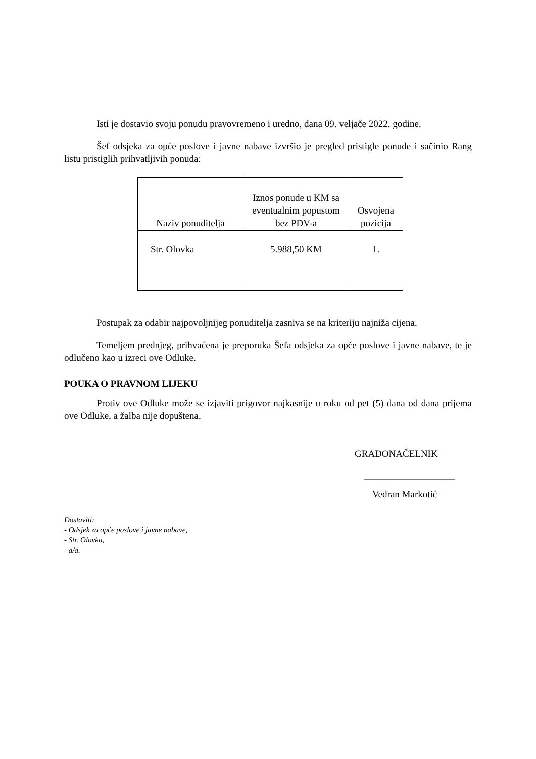Isti je dostavio svoju ponudu pravovremeno i uredno, dana 09. veljače 2022. godine.
Šef odsjeka za opće poslove i javne nabave izvršio je pregled pristigle ponude i sačinio Rang listu pristiglih prihvatljivih ponuda:
| Naziv ponuditelja | Iznos ponude u KM sa eventualnim popustom bez PDV-a | Osvojena pozicija |
| --- | --- | --- |
| Str. Olovka | 5.988,50 KM | 1. |
Postupak za odabir najpovoljnijeg ponuditelja zasniva se na kriteriju najniža cijena.
Temeljem prednjeg, prihvaćena je preporuka Šefa odsjeka za opće poslove i javne nabave, te je odlučeno kao u izreci ove Odluke.
POUKA O PRAVNOM LIJEKU
Protiv ove Odluke može se izjaviti prigovor najkasnije u roku od pet (5) dana od dana prijema ove Odluke, a žalba nije dopuštena.
GRADONAČELNIK
___________________
Vedran Markotić
Dostaviti:
- Odsjek za opće poslove i javne nabave,
- Str. Olovka,
- a/a.